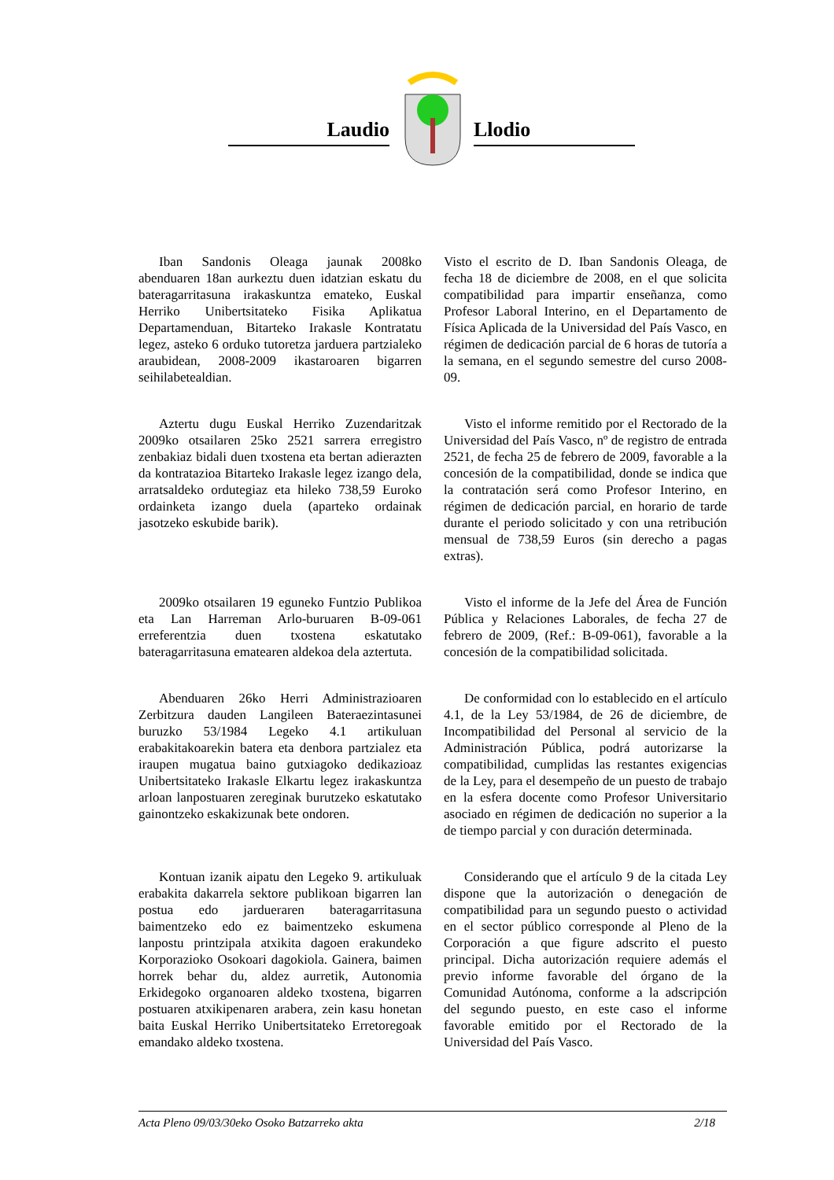Laudio Llodio
Iban Sandonis Oleaga jaunak 2008ko abenduaren 18an aurkeztu duen idatzian eskatu du bateragarritasuna irakaskuntza emateko, Euskal Herriko Unibertsitateko Fisika Aplikatua Departamenduan, Bitarteko Irakasle Kontratatu legez, asteko 6 orduko tutoretza jarduera partzialeko araubidean, 2008-2009 ikastaroaren bigarren seihilabetealdian.
Visto el escrito de D. Iban Sandonis Oleaga, de fecha 18 de diciembre de 2008, en el que solicita compatibilidad para impartir enseñanza, como Profesor Laboral Interino, en el Departamento de Física Aplicada de la Universidad del País Vasco, en régimen de dedicación parcial de 6 horas de tutoría a la semana, en el segundo semestre del curso 2008-09.
Aztertu dugu Euskal Herriko Zuzendaritzak 2009ko otsailaren 25ko 2521 sarrera erregistro zenbakiaz bidali duen txostena eta bertan adierazten da kontratazioa Bitarteko Irakasle legez izango dela, arratsaldeko ordutegiaz eta hileko 738,59 Euroko ordainketa izango duela (aparteko ordainak jasotzeko eskubide barik).
Visto el informe remitido por el Rectorado de la Universidad del País Vasco, nº de registro de entrada 2521, de fecha 25 de febrero de 2009, favorable a la concesión de la compatibilidad, donde se indica que la contratación será como Profesor Interino, en régimen de dedicación parcial, en horario de tarde durante el periodo solicitado y con una retribución mensual de 738,59 Euros (sin derecho a pagas extras).
2009ko otsailaren 19 eguneko Funtzio Publikoa eta Lan Harreman Arlo-buruaren B-09-061 erreferentzia duen txostena eskatutako bateragarritasuna ematearen aldekoa dela aztertuta.
Visto el informe de la Jefe del Área de Función Pública y Relaciones Laborales, de fecha 27 de febrero de 2009, (Ref.: B-09-061), favorable a la concesión de la compatibilidad solicitada.
Abenduaren 26ko Herri Administrazioaren Zerbitzura dauden Langileen Bateraezintasunei buruzko 53/1984 Legeko 4.1 artikuluan erabakitakoarekin batera eta denbora partzialez eta iraupen mugatua baino gutxiagoko dedikazioaz Unibertsitateko Irakasle Elkartu legez irakaskuntza arloan lanpostuaren zereginak burutzeko eskatutako gainontzeko eskakizunak bete ondoren.
De conformidad con lo establecido en el artículo 4.1, de la Ley 53/1984, de 26 de diciembre, de Incompatibilidad del Personal al servicio de la Administración Pública, podrá autorizarse la compatibilidad, cumplidas las restantes exigencias de la Ley, para el desempeño de un puesto de trabajo en la esfera docente como Profesor Universitario asociado en régimen de dedicación no superior a la de tiempo parcial y con duración determinada.
Kontuan izanik aipatu den Legeko 9. artikuluak erabakita dakarrela sektore publikoan bigarren lan postua edo jardueraren bateragarritasuna baimentzeko edo ez baimentzeko eskumena lanpostu printzipala atxikita dagoen erakundeko Korporazioko Osokoari dagokiola. Gainera, baimen horrek behar du, aldez aurretik, Autonomia Erkidegoko organoaren aldeko txostena, bigarren postuaren atxikipenaren arabera, zein kasu honetan baita Euskal Herriko Unibertsitateko Erretoregoak emandako aldeko txostena.
Considerando que el artículo 9 de la citada Ley dispone que la autorización o denegación de compatibilidad para un segundo puesto o actividad en el sector público corresponde al Pleno de la Corporación a que figure adscrito el puesto principal. Dicha autorización requiere además el previo informe favorable del órgano de la Comunidad Autónoma, conforme a la adscripción del segundo puesto, en este caso el informe favorable emitido por el Rectorado de la Universidad del País Vasco.
Acta Pleno 09/03/30eko Osoko Batzarreko akta 2/18